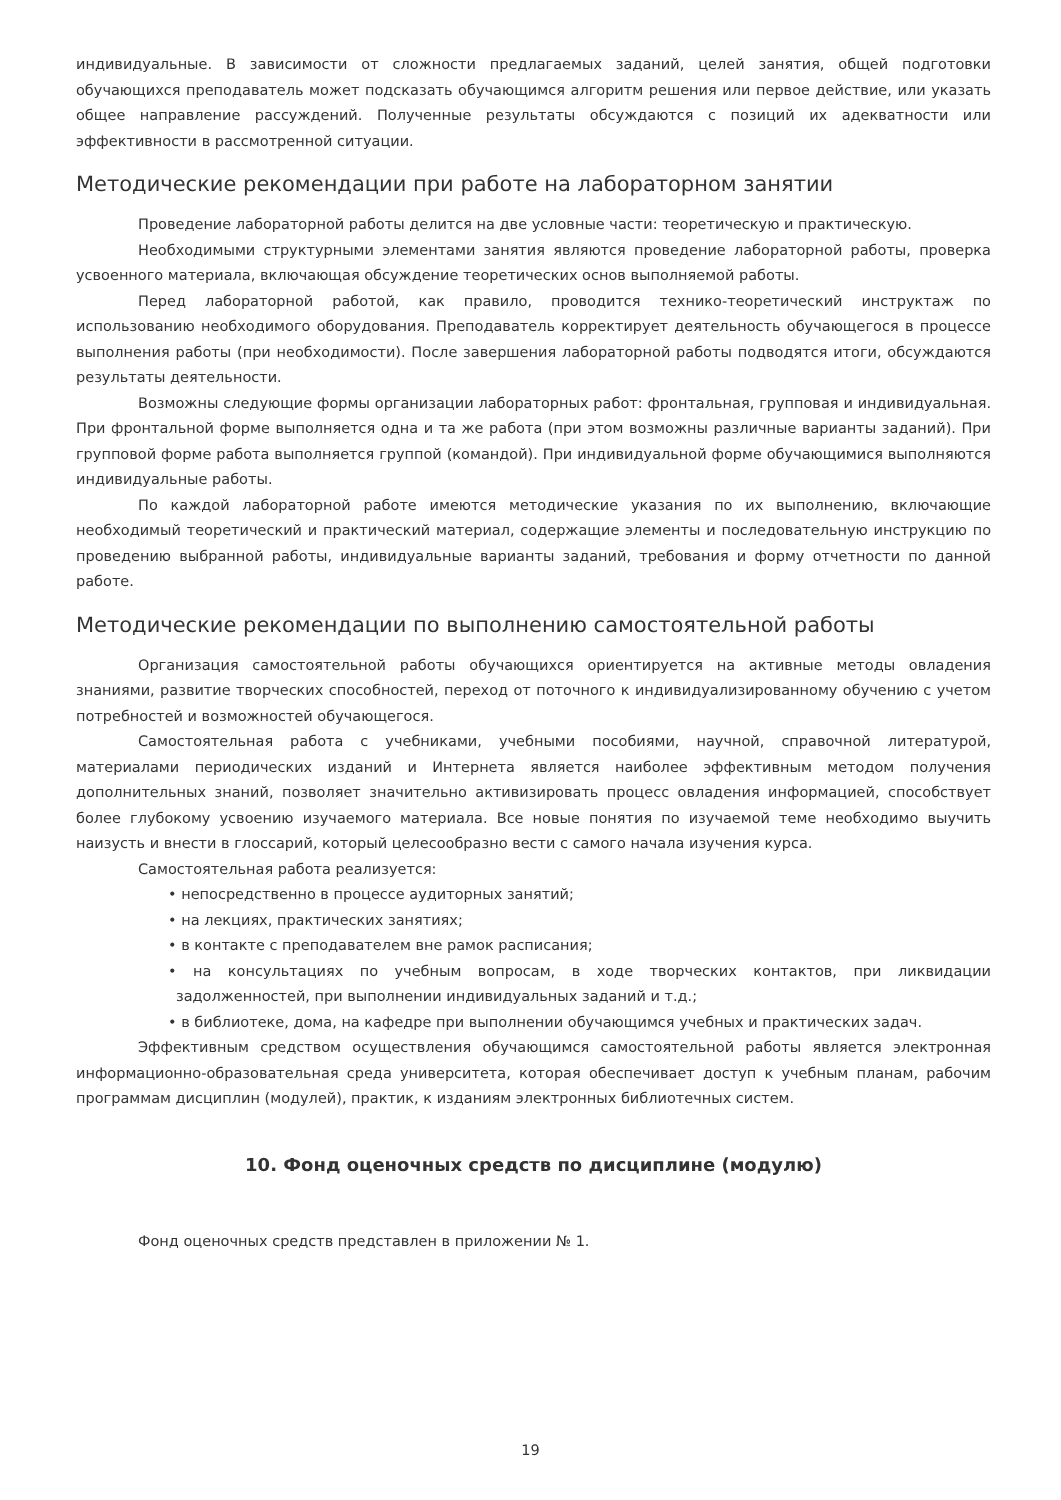индивидуальные. В зависимости от сложности предлагаемых заданий, целей занятия, общей подготовки обучающихся преподаватель может подсказать обучающимся алгоритм решения или первое действие, или указать общее направление рассуждений. Полученные результаты обсуждаются с позиций их адекватности или эффективности в рассмотренной ситуации.
Методические рекомендации при работе на лабораторном занятии
Проведение лабораторной работы делится на две условные части: теоретическую и практическую.
Необходимыми структурными элементами занятия являются проведение лабораторной работы, проверка усвоенного материала, включающая обсуждение теоретических основ выполняемой работы.
Перед лабораторной работой, как правило, проводится технико-теоретический инструктаж по использованию необходимого оборудования. Преподаватель корректирует деятельность обучающегося в процессе выполнения работы (при необходимости). После завершения лабораторной работы подводятся итоги, обсуждаются результаты деятельности.
Возможны следующие формы организации лабораторных работ: фронтальная, групповая и индивидуальная. При фронтальной форме выполняется одна и та же работа (при этом возможны различные варианты заданий). При групповой форме работа выполняется группой (командой). При индивидуальной форме обучающимися выполняются индивидуальные работы.
По каждой лабораторной работе имеются методические указания по их выполнению, включающие необходимый теоретический и практический материал, содержащие элементы и последовательную инструкцию по проведению выбранной работы, индивидуальные варианты заданий, требования и форму отчетности по данной работе.
Методические рекомендации по выполнению самостоятельной работы
Организация самостоятельной работы обучающихся ориентируется на активные методы овладения знаниями, развитие творческих способностей, переход от поточного к индивидуализированному обучению с учетом потребностей и возможностей обучающегося.
Самостоятельная работа с учебниками, учебными пособиями, научной, справочной литературой, материалами периодических изданий и Интернета является наиболее эффективным методом получения дополнительных знаний, позволяет значительно активизировать процесс овладения информацией, способствует более глубокому усвоению изучаемого материала. Все новые понятия по изучаемой теме необходимо выучить наизусть и внести в глоссарий, который целесообразно вести с самого начала изучения курса.
Самостоятельная работа реализуется:
• непосредственно в процессе аудиторных занятий;
• на лекциях, практических занятиях;
• в контакте с преподавателем вне рамок расписания;
• на консультациях по учебным вопросам, в ходе творческих контактов, при ликвидации задолженностей, при выполнении индивидуальных заданий и т.д.;
• в библиотеке, дома, на кафедре при выполнении обучающимся учебных и практических задач.
Эффективным средством осуществления обучающимся самостоятельной работы является электронная информационно-образовательная среда университета, которая обеспечивает доступ к учебным планам, рабочим программам дисциплин (модулей), практик, к изданиям электронных библиотечных систем.
10. Фонд оценочных средств по дисциплине (модулю)
Фонд оценочных средств представлен в приложении № 1.
19